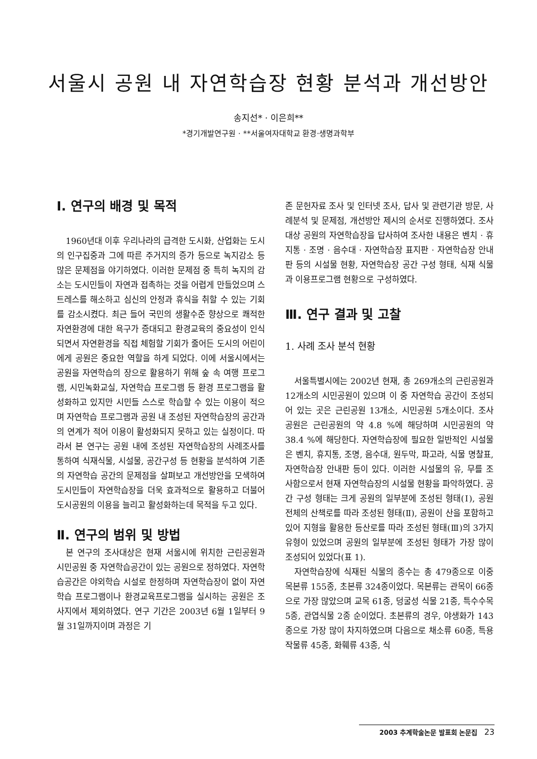서울시 공원 내 자연학습장 현황 분석과 개선방안
송지선* · 이은희**
*경기개발연구원 · **서울여자대학교 환경·생명과학부
Ⅰ. 연구의 배경 및 목적
1960년대 이후 우리나라의 급격한 도시화, 산업화는 도시의 인구집중과 그에 따른 주거지의 증가 등으로 녹지감소 등 많은 문제점을 야기하였다. 이러한 문제점 중 특히 녹지의 감소는 도시민들이 자연과 접촉하는 것을 어렵게 만들었으며 스트레스를 해소하고 심신의 안정과 휴식을 취할 수 있는 기회를 감소시켰다. 최근 들어 국민의 생활수준 향상으로 쾌적한 자연환경에 대한 욕구가 증대되고 환경교육의 중요성이 인식되면서 자연환경을 직접 체험할 기회가 줄어든 도시의 어린이에게 공원은 중요한 역할을 하게 되었다. 이에 서울시에서는 공원을 자연학습의 장으로 활용하기 위해 숲 속 여행 프로그램, 시민녹화교실, 자연학습 프로그램 등 환경 프로그램을 활성화하고 있지만 시민들 스스로 학습할 수 있는 이용이 적으며 자연학습 프로그램과 공원 내 조성된 자연학습장의 공간과의 연계가 적어 이용이 활성화되지 못하고 있는 실정이다. 따라서 본 연구는 공원 내에 조성된 자연학습장의 사례조사를 통하여 식재식물, 시설물, 공간구성 등 현황을 분석하여 기존의 자연학습 공간의 문제점을 살펴보고 개선방안을 모색하여 도시민들이 자연학습장을 더욱 효과적으로 활용하고 더불어 도시공원의 이용을 늘리고 활성화하는데 목적을 두고 있다.
Ⅱ. 연구의 범위 및 방법
본 연구의 조사대상은 현재 서울시에 위치한 근린공원과 시민공원 중 자연학습공간이 있는 공원으로 정하였다. 자연학습공간은 야외학습 시설로 한정하며 자연학습장이 없이 자연학습 프로그램이나 환경교육프로그램을 실시하는 공원은 조사지에서 제외하였다. 연구 기간은 2003년 6월 1일부터 9월 31일까지이며 과정은 기
존 문헌자료 조사 및 인터넷 조사, 답사 및 관련기관 방문, 사례분석 및 문제점, 개선방안 제시의 순서로 진행하였다. 조사 대상 공원의 자연학습장을 답사하여 조사한 내용은 벤치 · 휴지통 · 조명 · 음수대 · 자연학습장 표지판 · 자연학습장 안내판 등의 시설물 현황, 자연학습장 공간 구성 형태, 식재 식물과 이용프로그램 현황으로 구성하였다.
Ⅲ. 연구 결과 및 고찰
1. 사례 조사 분석 현황
서울특별시에는 2002년 현재, 총 269개소의 근린공원과 12개소의 시민공원이 있으며 이 중 자연학습 공간이 조성되어 있는 곳은 근린공원 13개소, 시민공원 5개소이다. 조사 공원은 근린공원의 약 4.8 %에 해당하며 시민공원의 약 38.4 %에 해당한다. 자연학습장에 필요한 일반적인 시설물은 벤치, 휴지통, 조명, 음수대, 원두막, 파고라, 식물 명찰표, 자연학습장 안내판 등이 있다. 이러한 시설물의 유, 무를 조사함으로서 현재 자연학습장의 시설물 현황을 파악하였다. 공간 구성 형태는 크게 공원의 일부분에 조성된 형태(Ⅰ), 공원 전체의 산책로를 따라 조성된 형태(Ⅱ), 공원이 산을 포함하고 있어 지형을 활용한 등산로를 따라 조성된 형태(Ⅲ)의 3가지 유형이 있었으며 공원의 일부분에 조성된 형태가 가장 많이 조성되어 있었다(표 1).
자연학습장에 식재된 식물의 종수는 총 479종으로 이중 목본류 155종, 초본류 324종이었다. 목본류는 관목이 66종으로 가장 많았으며 교목 61종, 덩굴성 식물 21종, 특수수목 5종, 관엽식물 2종 순이었다. 초본류의 경우, 야생화가 143종으로 가장 많이 차지하였으며 다음으로 채소류 60종, 특용작물류 45종, 화훼류 43종, 식
2003 추계학술논문 발표회 논문집 23